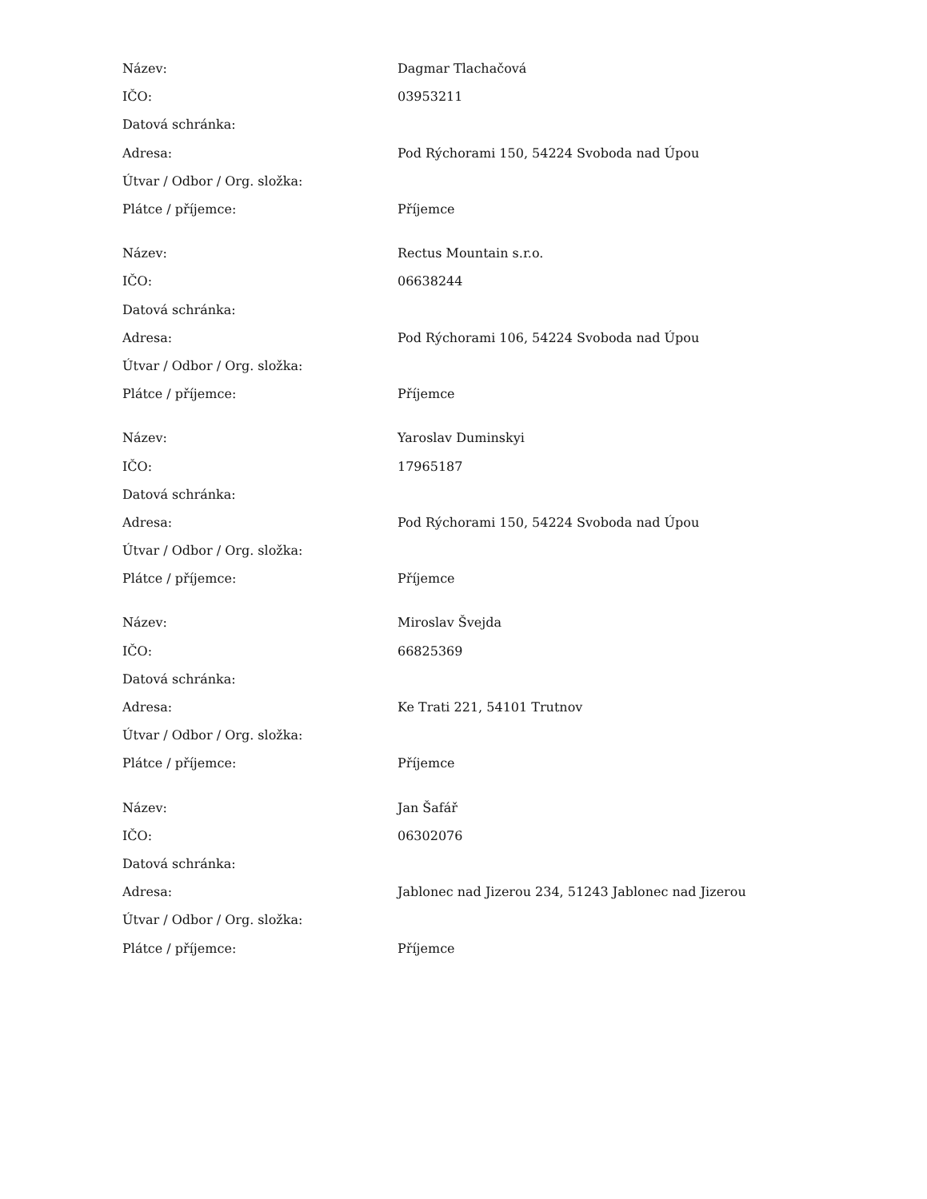| Název: | Dagmar Tlachačová |
| IČO: | 03953211 |
| Datová schránka: | |
| Adresa: | Pod Rýchorami 150, 54224 Svoboda nad Úpou |
| Útvar / Odbor / Org. složka: | |
| Plátce / příjemce: | Příjemce |
| Název: | Rectus Mountain s.r.o. |
| IČO: | 06638244 |
| Datová schránka: | |
| Adresa: | Pod Rýchorami 106, 54224 Svoboda nad Úpou |
| Útvar / Odbor / Org. složka: | |
| Plátce / příjemce: | Příjemce |
| Název: | Yaroslav Duminskyi |
| IČO: | 17965187 |
| Datová schránka: | |
| Adresa: | Pod Rýchorami 150, 54224 Svoboda nad Úpou |
| Útvar / Odbor / Org. složka: | |
| Plátce / příjemce: | Příjemce |
| Název: | Miroslav Švejda |
| IČO: | 66825369 |
| Datová schránka: | |
| Adresa: | Ke Trati 221, 54101 Trutnov |
| Útvar / Odbor / Org. složka: | |
| Plátce / příjemce: | Příjemce |
| Název: | Jan Šafář |
| IČO: | 06302076 |
| Datová schránka: | |
| Adresa: | Jablonec nad Jizerou 234, 51243 Jablonec nad Jizerou |
| Útvar / Odbor / Org. složka: | |
| Plátce / příjemce: | Příjemce |